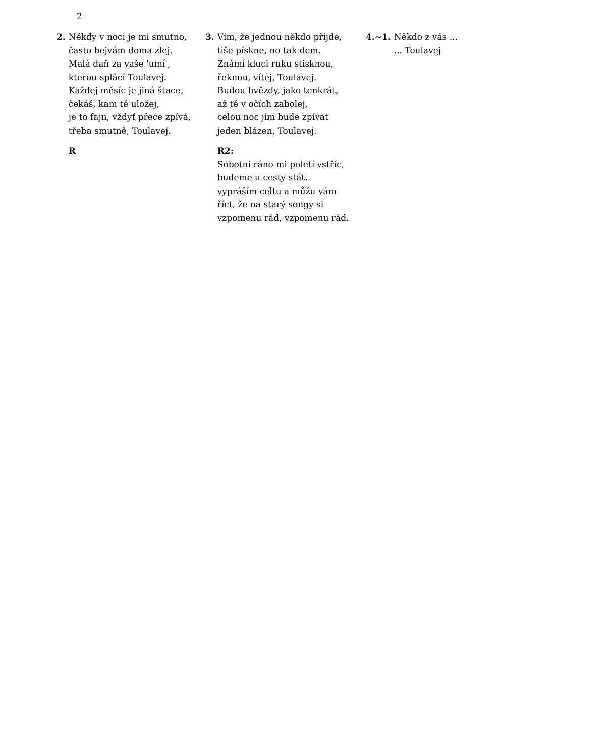2
2. Někdy v noci je mi smutno,
často bejvám doma zlej.
Malá daň za vaše 'umí',
kterou splácí Toulavej.
Každej měsíc je jiná štace,
čekáš, kam tě uložej,
je to fajn, vždyť přece zpívá,
třeba smutně, Toulavej.
R
3. Vím, že jednou někdo přijde,
tiše pískne, no tak dem.
Známí kluci ruku stisknou,
řeknou, vítej, Toulavej.
Budou hvězdy, jako tenkrát,
až tě v očích zabolej,
celou noc jim bude zpívat
jeden blázen, Toulavej.
R2:
Sobotní ráno mi poletí vstříc,
budeme u cesty stát,
vypráším celtu a můžu vám
říct, že na starý songy si
vzpomenu rád, vzpomenu rád.
4.~1. Někdo z vás ...
... Toulavej